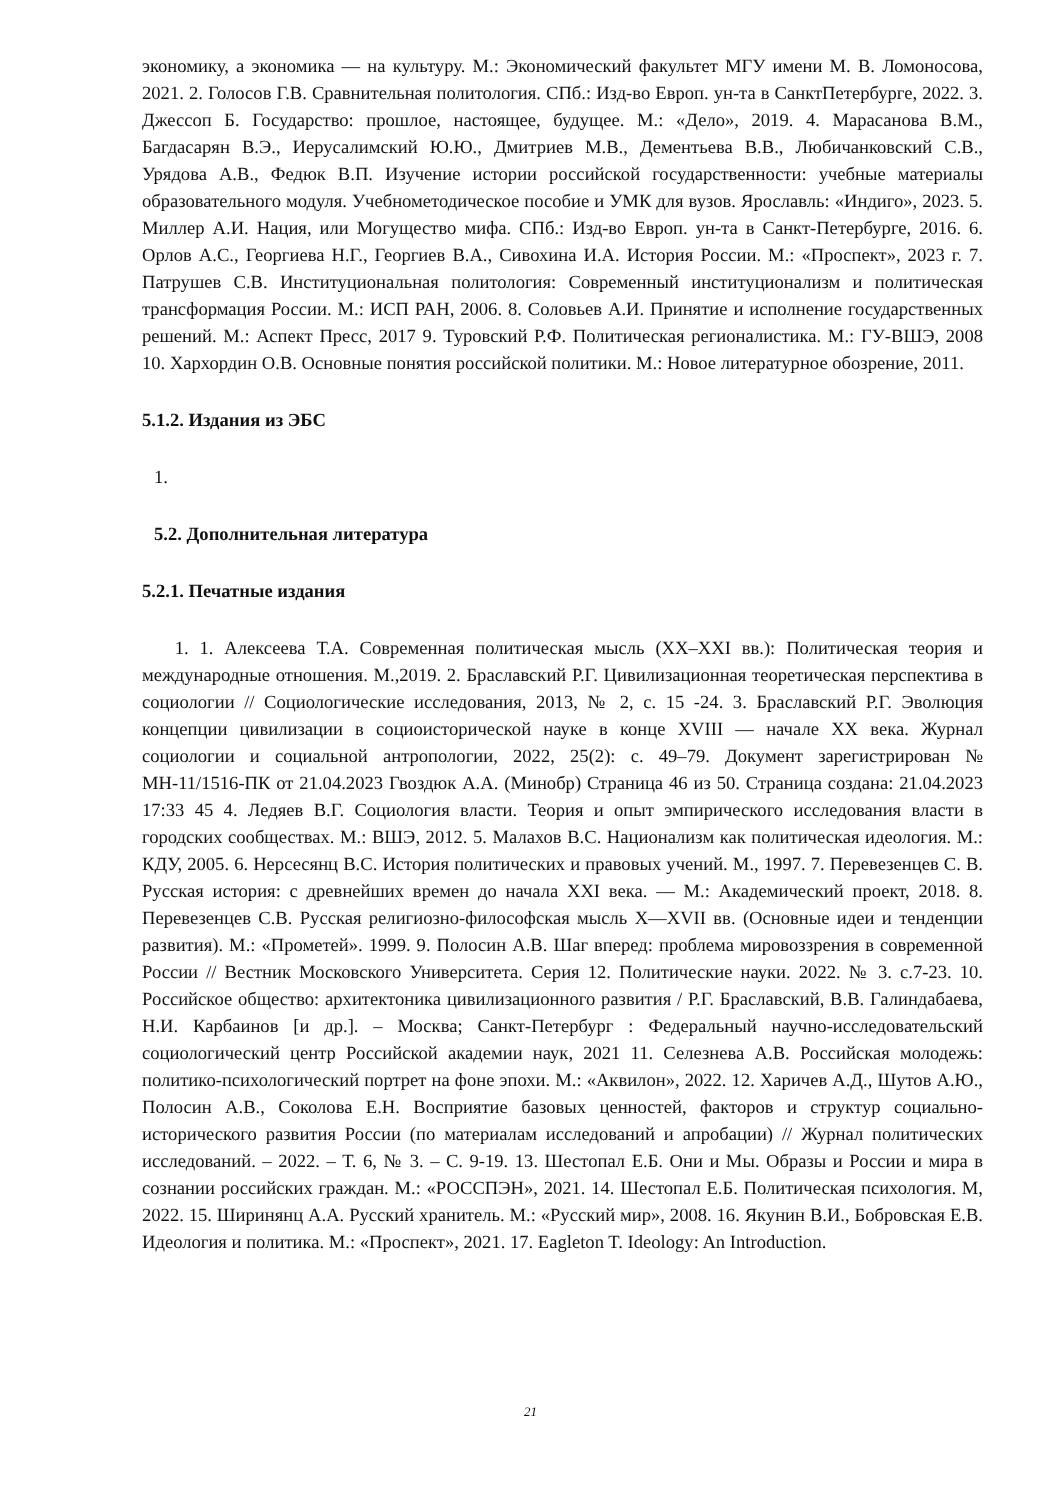экономику, а экономика — на культуру. М.: Экономический факультет МГУ имени М. В. Ломоносова, 2021. 2. Голосов Г.В. Сравнительная политология. СПб.: Изд-во Европ. ун-та в СанктПетербурге, 2022. 3. Джессоп Б. Государство: прошлое, настоящее, будущее. М.: «Дело», 2019. 4. Марасанова В.М., Багдасарян В.Э., Иерусалимский Ю.Ю., Дмитриев М.В., Дементьева В.В., Любичанковский С.В., Урядова А.В., Федюк В.П. Изучение истории российской государственности: учебные материалы образовательного модуля. Учебнометодическое пособие и УМК для вузов. Ярославль: «Индиго», 2023. 5. Миллер А.И. Нация, или Могущество мифа. СПб.: Изд-во Европ. ун-та в Санкт-Петербурге, 2016. 6. Орлов А.С., Георгиева Н.Г., Георгиев В.А., Сивохина И.А. История России. М.: «Проспект», 2023 г. 7. Патрушев С.В. Институциональная политология: Современный институционализм и политическая трансформация России. М.: ИСП РАН, 2006. 8. Соловьев А.И. Принятие и исполнение государственных решений. М.: Аспект Пресс, 2017 9. Туровский Р.Ф. Политическая регионалистика. М.: ГУ-ВШЭ, 2008 10. Хархордин О.В. Основные понятия российской политики. М.: Новое литературное обозрение, 2011.
5.1.2. Издания из ЭБС
1.
5.2. Дополнительная литература
5.2.1. Печатные издания
1. 1. Алексеева Т.А. Современная политическая мысль (XX–XXI вв.): Политическая теория и международные отношения. М.,2019. 2. Браславский Р.Г. Цивилизационная теоретическая перспектива в социологии // Социологические исследования, 2013, № 2, с. 15 -24. 3. Браславский Р.Г. Эволюция концепции цивилизации в социоисторической науке в конце XVIII — начале XX века. Журнал социологии и социальной антропологии, 2022, 25(2): с. 49–79. Документ зарегистрирован № МН-11/1516-ПК от 21.04.2023 Гвоздюк А.А. (Минобр) Страница 46 из 50. Страница создана: 21.04.2023 17:33 45 4. Ледяев В.Г. Социология власти. Теория и опыт эмпирического исследования власти в городских сообществах. М.: ВШЭ, 2012. 5. Малахов В.С. Национализм как политическая идеология. М.: КДУ, 2005. 6. Нерсесянц В.С. История политических и правовых учений. М., 1997. 7. Перевезенцев С. В. Русская история: с древнейших времен до начала XXI века. — М.: Академический проект, 2018. 8. Перевезенцев С.В. Русская религиозно-философская мысль X—XVII вв. (Основные идеи и тенденции развития). М.: «Прометей». 1999. 9. Полосин А.В. Шаг вперед: проблема мировоззрения в современной России // Вестник Московского Университета. Серия 12. Политические науки. 2022. № 3. с.7-23. 10. Российское общество: архитектоника цивилизационного развития / Р.Г. Браславский, В.В. Галиндабаева, Н.И. Карбаинов [и др.]. – Москва; Санкт-Петербург : Федеральный научно-исследовательский социологический центр Российской академии наук, 2021 11. Селезнева А.В. Российская молодежь: политико-психологический портрет на фоне эпохи. М.: «Аквилон», 2022. 12. Харичев А.Д., Шутов А.Ю., Полосин А.В., Соколова Е.Н. Восприятие базовых ценностей, факторов и структур социально-исторического развития России (по материалам исследований и апробации) // Журнал политических исследований. – 2022. – Т. 6, № 3. – С. 9-19. 13. Шестопал Е.Б. Они и Мы. Образы и России и мира в сознании российских граждан. М.: «РОССПЭН», 2021. 14. Шестопал Е.Б. Политическая психология. М, 2022. 15. Ширинянц А.А. Русский хранитель. М.: «Русский мир», 2008. 16. Якунин В.И., Бобровская Е.В. Идеология и политика. М.: «Проспект», 2021. 17. Eagleton T. Ideology: An Introduction.
21